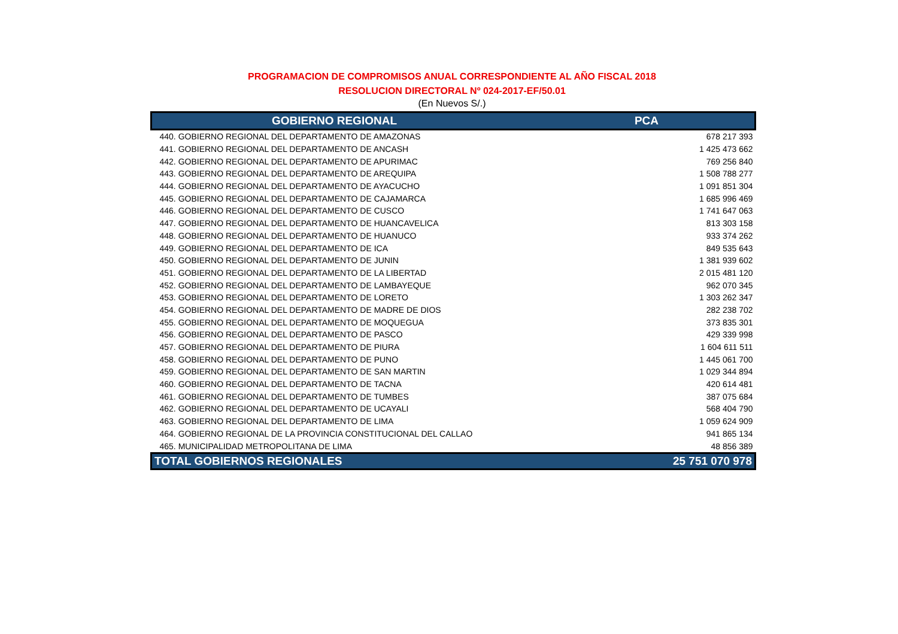PROGRAMACION DE COMPROMISOS ANUAL CORRESPONDIENTE AL AÑO FISCAL 2018
RESOLUCION DIRECTORAL Nº 024-2017-EF/50.01
(En Nuevos S/.)
| GOBIERNO REGIONAL | PCA |
| --- | --- |
| 440. GOBIERNO REGIONAL DEL DEPARTAMENTO DE AMAZONAS | 678 217 393 |
| 441. GOBIERNO REGIONAL DEL DEPARTAMENTO DE ANCASH | 1 425 473 662 |
| 442. GOBIERNO REGIONAL DEL DEPARTAMENTO DE APURIMAC | 769 256 840 |
| 443. GOBIERNO REGIONAL DEL DEPARTAMENTO DE AREQUIPA | 1 508 788 277 |
| 444. GOBIERNO REGIONAL DEL DEPARTAMENTO DE AYACUCHO | 1 091 851 304 |
| 445. GOBIERNO REGIONAL DEL DEPARTAMENTO DE CAJAMARCA | 1 685 996 469 |
| 446. GOBIERNO REGIONAL DEL DEPARTAMENTO DE CUSCO | 1 741 647 063 |
| 447. GOBIERNO REGIONAL DEL DEPARTAMENTO DE HUANCAVELICA | 813 303 158 |
| 448. GOBIERNO REGIONAL DEL DEPARTAMENTO DE HUANUCO | 933 374 262 |
| 449. GOBIERNO REGIONAL DEL DEPARTAMENTO DE ICA | 849 535 643 |
| 450. GOBIERNO REGIONAL DEL DEPARTAMENTO DE JUNIN | 1 381 939 602 |
| 451. GOBIERNO REGIONAL DEL DEPARTAMENTO DE LA LIBERTAD | 2 015 481 120 |
| 452. GOBIERNO REGIONAL DEL DEPARTAMENTO DE LAMBAYEQUE | 962 070 345 |
| 453. GOBIERNO REGIONAL DEL DEPARTAMENTO DE LORETO | 1 303 262 347 |
| 454. GOBIERNO REGIONAL DEL DEPARTAMENTO DE MADRE DE DIOS | 282 238 702 |
| 455. GOBIERNO REGIONAL DEL DEPARTAMENTO DE MOQUEGUA | 373 835 301 |
| 456. GOBIERNO REGIONAL DEL DEPARTAMENTO DE PASCO | 429 339 998 |
| 457. GOBIERNO REGIONAL DEL DEPARTAMENTO DE PIURA | 1 604 611 511 |
| 458. GOBIERNO REGIONAL DEL DEPARTAMENTO DE PUNO | 1 445 061 700 |
| 459. GOBIERNO REGIONAL DEL DEPARTAMENTO DE SAN MARTIN | 1 029 344 894 |
| 460. GOBIERNO REGIONAL DEL DEPARTAMENTO DE TACNA | 420 614 481 |
| 461. GOBIERNO REGIONAL DEL DEPARTAMENTO DE TUMBES | 387 075 684 |
| 462. GOBIERNO REGIONAL DEL DEPARTAMENTO DE UCAYALI | 568 404 790 |
| 463. GOBIERNO REGIONAL DEL DEPARTAMENTO DE LIMA | 1 059 624 909 |
| 464. GOBIERNO REGIONAL DE LA PROVINCIA CONSTITUCIONAL DEL CALLAO | 941 865 134 |
| 465. MUNICIPALIDAD METROPOLITANA DE LIMA | 48 856 389 |
| TOTAL GOBIERNOS REGIONALES | 25 751 070 978 |